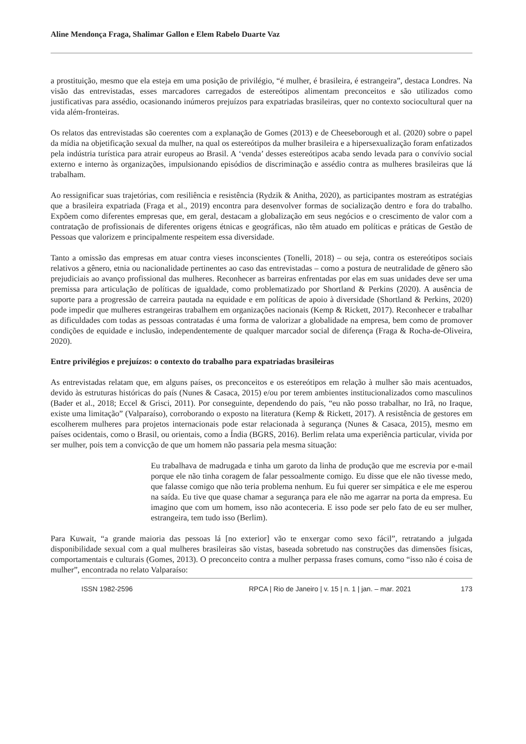Aline Mendonça Fraga, Shalimar Gallon e Elem Rabelo Duarte Vaz
a prostituição, mesmo que ela esteja em uma posição de privilégio, “é mulher, é brasileira, é estrangeira”, destaca Londres. Na visão das entrevistadas, esses marcadores carregados de estereótipos alimentam preconceitos e são utilizados como justificativas para assédio, ocasionando inúmeros prejuízos para expatriadas brasileiras, quer no contexto sociocultural quer na vida além-fronteiras.
Os relatos das entrevistadas são coerentes com a explanação de Gomes (2013) e de Cheeseborough et al. (2020) sobre o papel da mídia na objetificação sexual da mulher, na qual os estereótipos da mulher brasileira e a hipersexualização foram enfatizados pela indústria turística para atrair europeus ao Brasil. A ‘venda’ desses estereótipos acaba sendo levada para o convívio social externo e interno às organizações, impulsionando episódios de discriminação e assédio contra as mulheres brasileiras que lá trabalham.
Ao ressignificar suas trajetórias, com resiliência e resistência (Rydzik & Anitha, 2020), as participantes mostram as estratégias que a brasileira expatriada (Fraga et al., 2019) encontra para desenvolver formas de socialização dentro e fora do trabalho. Expõem como diferentes empresas que, em geral, destacam a globalização em seus negócios e o crescimento de valor com a contratação de profissionais de diferentes origens étnicas e geográficas, não têm atuado em políticas e práticas de Gestão de Pessoas que valorizem e principalmente respeitem essa diversidade.
Tanto a omissão das empresas em atuar contra vieses inconscientes (Tonelli, 2018) – ou seja, contra os estereótipos sociais relativos a gênero, etnia ou nacionalidade pertinentes ao caso das entrevistadas – como a postura de neutralidade de gênero são prejudiciais ao avanço profissional das mulheres. Reconhecer as barreiras enfrentadas por elas em suas unidades deve ser uma premissa para articulação de políticas de igualdade, como problematizado por Shortland & Perkins (2020). A ausência de suporte para a progressão de carreira pautada na equidade e em políticas de apoio à diversidade (Shortland & Perkins, 2020) pode impedir que mulheres estrangeiras trabalhem em organizações nacionais (Kemp & Rickett, 2017). Reconhecer e trabalhar as dificuldades com todas as pessoas contratadas é uma forma de valorizar a globalidade na empresa, bem como de promover condições de equidade e inclusão, independentemente de qualquer marcador social de diferença (Fraga & Rocha-de-Oliveira, 2020).
Entre privilégios e prejuízos: o contexto do trabalho para expatriadas brasileiras
As entrevistadas relatam que, em alguns países, os preconceitos e os estereótipos em relação à mulher são mais acentuados, devido às estruturas históricas do país (Nunes & Casaca, 2015) e/ou por terem ambientes institucionalizados como masculinos (Bader et al., 2018; Eccel & Grisci, 2011). Por conseguinte, dependendo do país, “eu não posso trabalhar, no Irã, no Iraque, existe uma limitação” (Valparaíso), corroborando o exposto na literatura (Kemp & Rickett, 2017). A resistência de gestores em escolherem mulheres para projetos internacionais pode estar relacionada à segurança (Nunes & Casaca, 2015), mesmo em países ocidentais, como o Brasil, ou orientais, como a Índia (BGRS, 2016). Berlim relata uma experiência particular, vivida por ser mulher, pois tem a convicção de que um homem não passaria pela mesma situação:
Eu trabalhava de madrugada e tinha um garoto da linha de produção que me escrevia por e-mail porque ele não tinha coragem de falar pessoalmente comigo. Eu disse que ele não tivesse medo, que falasse comigo que não teria problema nenhum. Eu fui querer ser simpática e ele me esperou na saída. Eu tive que quase chamar a segurança para ele não me agarrar na porta da empresa. Eu imagino que com um homem, isso não aconteceria. E isso pode ser pelo fato de eu ser mulher, estrangeira, tem tudo isso (Berlim).
Para Kuwait, “a grande maioria das pessoas lá [no exterior] vão te enxergar como sexo fácil”, retratando a julgada disponibilidade sexual com a qual mulheres brasileiras são vistas, baseada sobretudo nas construções das dimensões físicas, comportamentais e culturais (Gomes, 2013). O preconceito contra a mulher perpassa frases comuns, como “isso não é coisa de mulher”, encontrada no relato Valparaíso:
ISSN 1982-2596 RPCA | Rio de Janeiro | v. 15 | n. 1 | jan. – mar. 2021 173